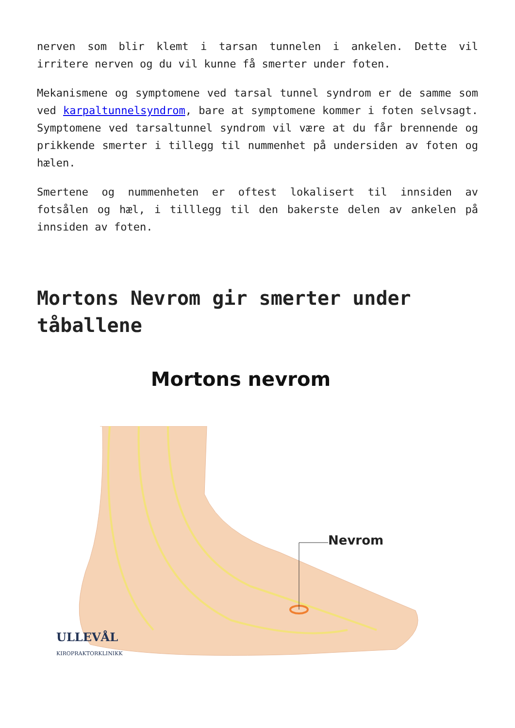nerven som blir klemt i tarsan tunnelen i ankelen. Dette vil irritere nerven og du vil kunne få smerter under foten.
Mekanismene og symptomene ved tarsal tunnel syndrom er de samme som ved karpaltunnelsyndrom, bare at symptomene kommer i foten selvsagt. Symptomene ved tarsaltunnel syndrom vil være at du får brennende og prikkende smerter i tillegg til nummenhet på undersiden av foten og hælen.
Smertene og nummenheten er oftest lokalisert til innsiden av fotsålen og hæl, i tilllegg til den bakerste delen av ankelen på innsiden av foten.
Mortons Nevrom gir smerter under tåballene
Mortons nevrom
Nevrom
ULLEVÅL
KIROPRAKTORKLINIKK